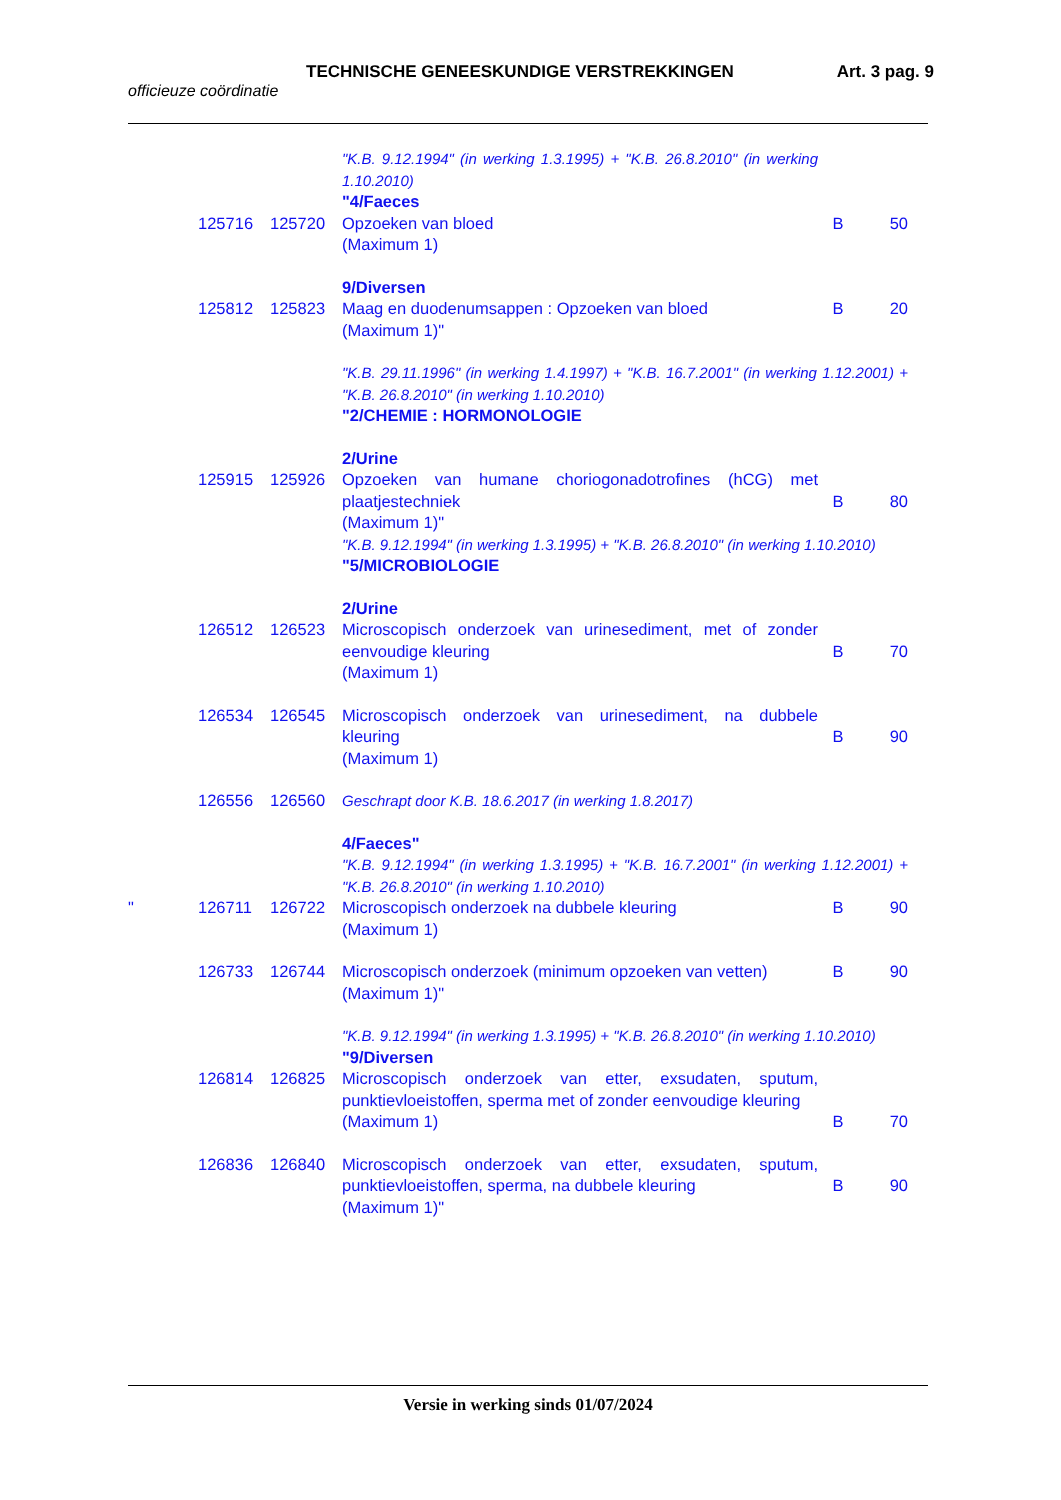TECHNISCHE GENEESKUNDIGE VERSTREKKINGEN Art. 3 pag. 9
officieuze coördinatie
| | | | "K.B. 9.12.1994" (in werking 1.3.1995) + "K.B. 26.8.2010" (in werking 1.10.2010) | | |
| | | | "4/Faeces | | |
| | 125716 | 125720 | Opzoeken van bloed (Maximum 1) | B | 50 |
| | | | 9/Diversen | | |
| | 125812 | 125823 | Maag en duodenumsappen : Opzoeken van bloed (Maximum 1)" | B | 20 |
| | | | "K.B. 29.11.1996" (in werking 1.4.1997) + "K.B. 16.7.2001" (in werking 1.12.2001) + "K.B. 26.8.2010" (in werking 1.10.2010) | | |
| | | | "2/CHEMIE : HORMONOLOGIE | | |
| | | | 2/Urine | | |
| | 125915 | 125926 | Opzoeken van humane choriogonadotrofines (hCG) met plaatjestechniek (Maximum 1)" | B | 80 |
| | | | "K.B. 9.12.1994" (in werking 1.3.1995) + "K.B. 26.8.2010" (in werking 1.10.2010) | | |
| | | | "5/MICROBIOLOGIE | | |
| | | | 2/Urine | | |
| | 126512 | 126523 | Microscopisch onderzoek van urinesediment, met of zonder eenvoudige kleuring (Maximum 1) | B | 70 |
| | 126534 | 126545 | Microscopisch onderzoek van urinesediment, na dubbele kleuring (Maximum 1) | B | 90 |
| | 126556 | 126560 | Geschrapt door K.B. 18.6.2017 (in werking 1.8.2017) | | |
| | | | 4/Faeces" | | |
| | | | "K.B. 9.12.1994" (in werking 1.3.1995) + "K.B. 16.7.2001" (in werking 1.12.2001) + "K.B. 26.8.2010" (in werking 1.10.2010) | | |
| " | 126711 | 126722 | Microscopisch onderzoek na dubbele kleuring (Maximum 1) | B | 90 |
| | 126733 | 126744 | Microscopisch onderzoek (minimum opzoeken van vetten) (Maximum 1)" | B | 90 |
| | | | "K.B. 9.12.1994" (in werking 1.3.1995) + "K.B. 26.8.2010" (in werking 1.10.2010) | | |
| | | | "9/Diversen | | |
| | 126814 | 126825 | Microscopisch onderzoek van etter, exsudaten, sputum, punktievloeistoffen, sperma met of zonder eenvoudige kleuring (Maximum 1) | B | 70 |
| | 126836 | 126840 | Microscopisch onderzoek van etter, exsudaten, sputum, punktievloeistoffen, sperma, na dubbele kleuring (Maximum 1)" | B | 90 |
Versie in werking sinds 01/07/2024